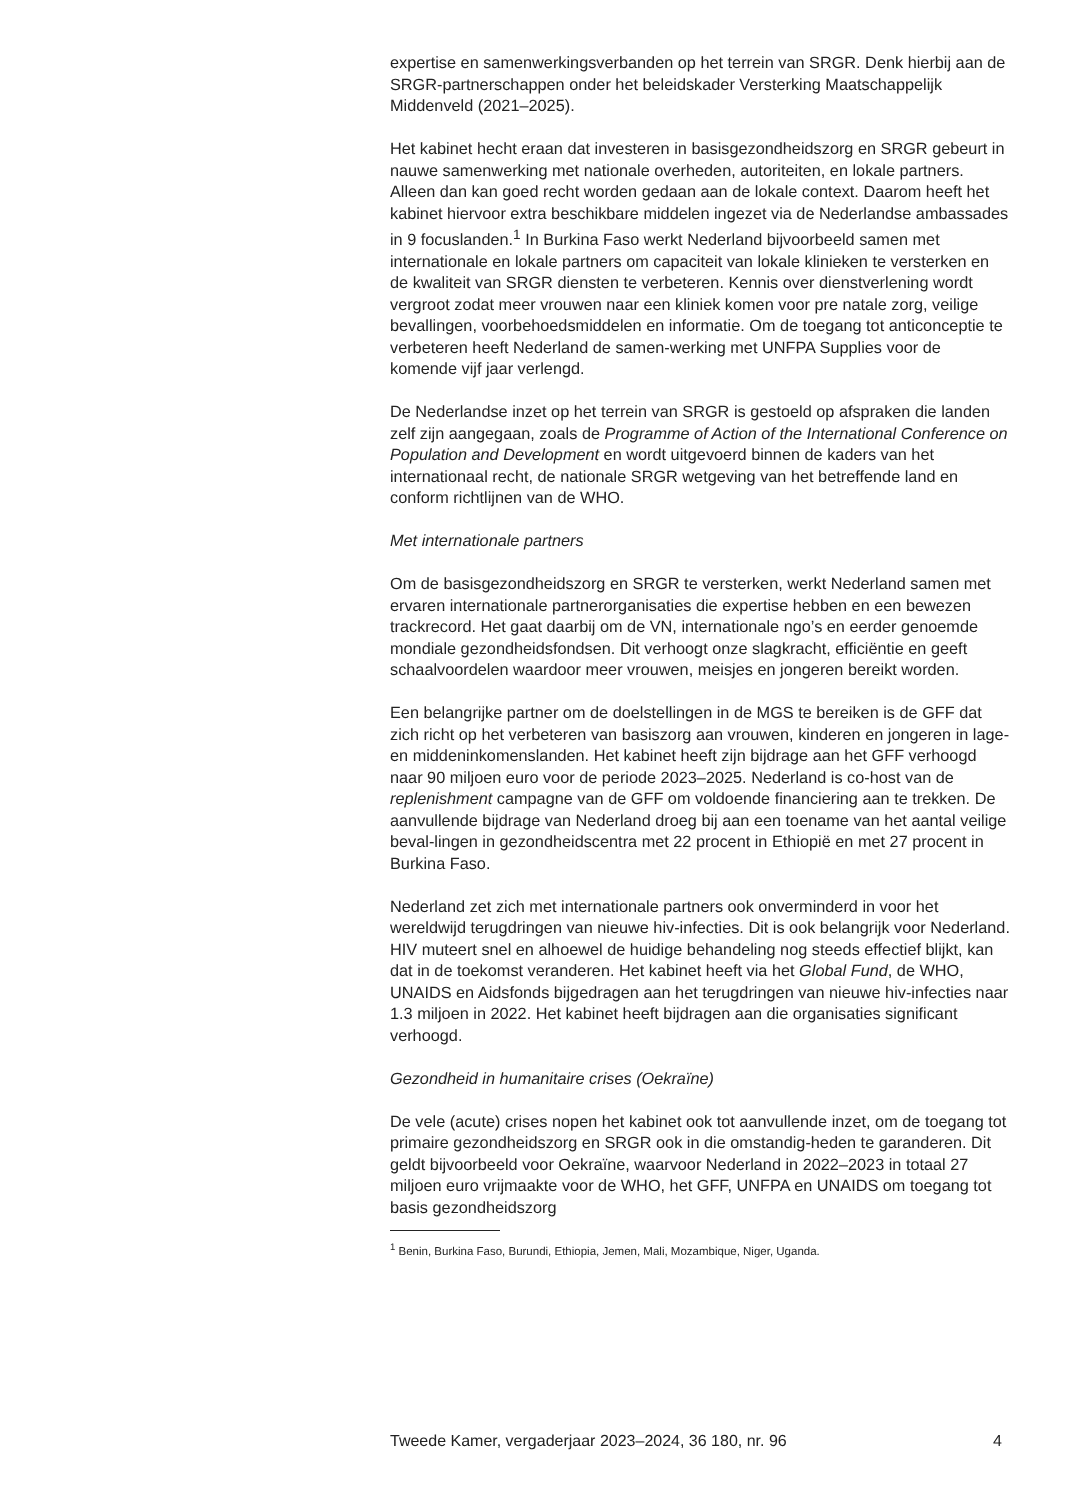expertise en samenwerkingsverbanden op het terrein van SRGR. Denk hierbij aan de SRGR-partnerschappen onder het beleidskader Versterking Maatschappelijk Middenveld (2021–2025).
Het kabinet hecht eraan dat investeren in basisgezondheidszorg en SRGR gebeurt in nauwe samenwerking met nationale overheden, autoriteiten, en lokale partners. Alleen dan kan goed recht worden gedaan aan de lokale context. Daarom heeft het kabinet hiervoor extra beschikbare middelen ingezet via de Nederlandse ambassades in 9 focuslanden.<sup>1</sup> In Burkina Faso werkt Nederland bijvoorbeeld samen met internationale en lokale partners om capaciteit van lokale klinieken te versterken en de kwaliteit van SRGR diensten te verbeteren. Kennis over dienstverlening wordt vergroot zodat meer vrouwen naar een kliniek komen voor pre natale zorg, veilige bevallingen, voorbehoedsmiddelen en informatie. Om de toegang tot anticonceptie te verbeteren heeft Nederland de samen-werking met UNFPA Supplies voor de komende vijf jaar verlengd.
De Nederlandse inzet op het terrein van SRGR is gestoeld op afspraken die landen zelf zijn aangegaan, zoals de Programme of Action of the International Conference on Population and Development en wordt uitgevoerd binnen de kaders van het internationaal recht, de nationale SRGR wetgeving van het betreffende land en conform richtlijnen van de WHO.
Met internationale partners
Om de basisgezondheidszorg en SRGR te versterken, werkt Nederland samen met ervaren internationale partnerorganisaties die expertise hebben en een bewezen trackrecord. Het gaat daarbij om de VN, internationale ngo’s en eerder genoemde mondiale gezondheidsfondsen. Dit verhoogt onze slagkracht, efficiëntie en geeft schaalvoordelen waardoor meer vrouwen, meisjes en jongeren bereikt worden.
Een belangrijke partner om de doelstellingen in de MGS te bereiken is de GFF dat zich richt op het verbeteren van basiszorg aan vrouwen, kinderen en jongeren in lage- en middeninkomenslanden. Het kabinet heeft zijn bijdrage aan het GFF verhoogd naar 90 miljoen euro voor de periode 2023–2025. Nederland is co-host van de replenishment campagne van de GFF om voldoende financiering aan te trekken. De aanvullende bijdrage van Nederland droeg bij aan een toename van het aantal veilige beval-lingen in gezondheidscentra met 22 procent in Ethiopië en met 27 procent in Burkina Faso.
Nederland zet zich met internationale partners ook onverminderd in voor het wereldwijd terugdringen van nieuwe hiv-infecties. Dit is ook belangrijk voor Nederland. HIV muteert snel en alhoewel de huidige behandeling nog steeds effectief blijkt, kan dat in de toekomst veranderen. Het kabinet heeft via het Global Fund, de WHO, UNAIDS en Aidsfonds bijgedragen aan het terugdringen van nieuwe hiv-infecties naar 1.3 miljoen in 2022. Het kabinet heeft bijdragen aan die organisaties significant verhoogd.
Gezondheid in humanitaire crises (Oekraïne)
De vele (acute) crises nopen het kabinet ook tot aanvullende inzet, om de toegang tot primaire gezondheidszorg en SRGR ook in die omstandig-heden te garanderen. Dit geldt bijvoorbeeld voor Oekraïne, waarvoor Nederland in 2022–2023 in totaal 27 miljoen euro vrijmaakte voor de WHO, het GFF, UNFPA en UNAIDS om toegang tot basis gezondheidszorg
<sup>1</sup> Benin, Burkina Faso, Burundi, Ethiopia, Jemen, Mali, Mozambique, Niger, Uganda.
Tweede Kamer, vergaderjaar 2023–2024, 36 180, nr. 96 4